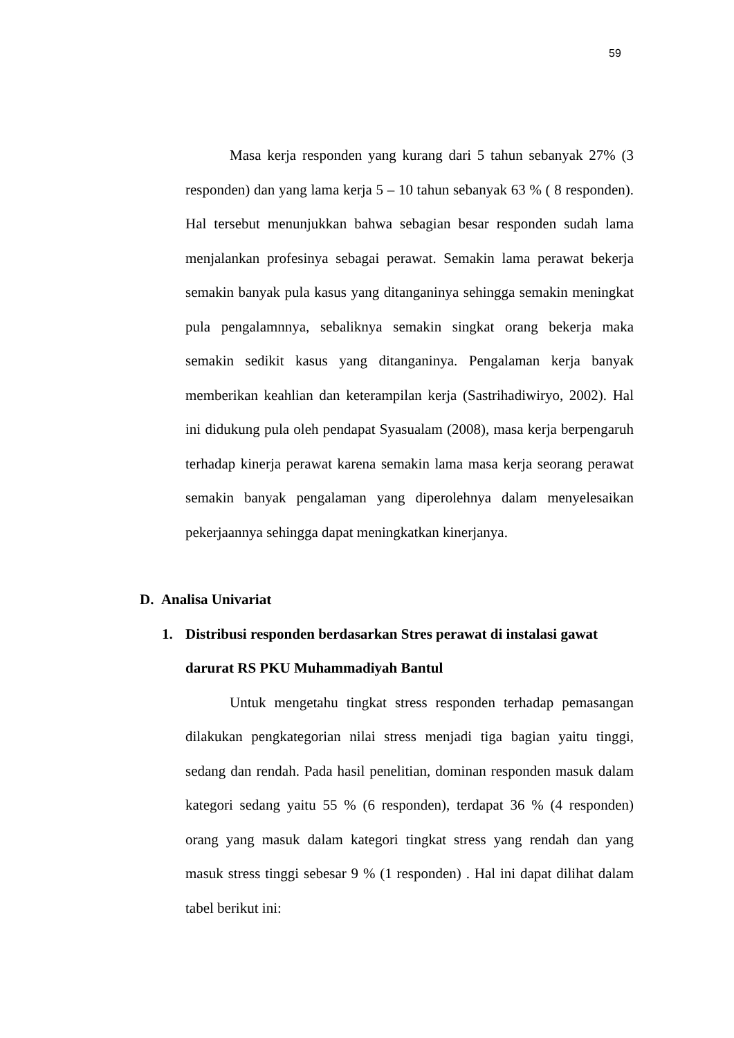59
Masa kerja responden yang kurang dari 5 tahun sebanyak 27% (3 responden) dan yang lama kerja 5 – 10 tahun sebanyak 63 % ( 8 responden). Hal tersebut menunjukkan bahwa sebagian besar responden sudah lama menjalankan profesinya sebagai perawat. Semakin lama perawat bekerja semakin banyak pula kasus yang ditanganinya sehingga semakin meningkat pula pengalamnnya, sebaliknya semakin singkat orang bekerja maka semakin sedikit kasus yang ditanganinya. Pengalaman kerja banyak memberikan keahlian dan keterampilan kerja (Sastrihadiwiryo, 2002). Hal ini didukung pula oleh pendapat Syasualam (2008), masa kerja berpengaruh terhadap kinerja perawat karena semakin lama masa kerja seorang perawat semakin banyak pengalaman yang diperolehnya dalam menyelesaikan pekerjaannya sehingga dapat meningkatkan kinerjanya.
D. Analisa Univariat
1. Distribusi responden berdasarkan Stres perawat di instalasi gawat darurat RS PKU Muhammadiyah Bantul
Untuk mengetahu tingkat stress responden terhadap pemasangan dilakukan pengkategorian nilai stress menjadi tiga bagian yaitu tinggi, sedang dan rendah. Pada hasil penelitian, dominan responden masuk dalam kategori sedang yaitu 55 % (6 responden), terdapat 36 % (4 responden) orang yang masuk dalam kategori tingkat stress yang rendah dan yang masuk stress tinggi sebesar 9 % (1 responden) . Hal ini dapat dilihat dalam tabel berikut ini: